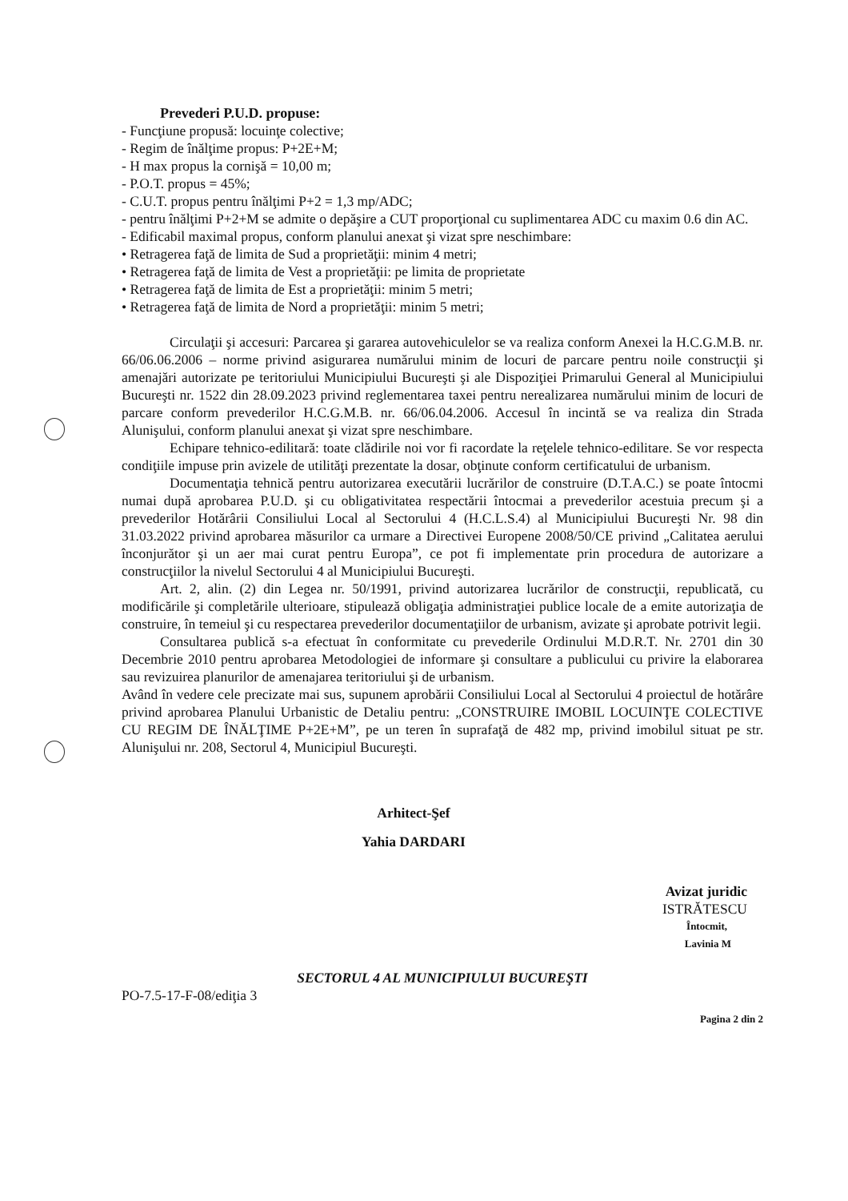Prevederi P.U.D. propuse:
- Funcţiune propusă: locuinţe colective;
- Regim de înălţime propus: P+2E+M;
- H max propus la cornişă = 10,00 m;
- P.O.T. propus = 45%;
- C.U.T. propus pentru înălţimi P+2 = 1,3 mp/ADC;
- pentru înălţimi P+2+M se admite o depăşire a CUT proporţional cu suplimentarea ADC cu maxim 0.6 din AC.
- Edificabil maximal propus, conform planului anexat şi vizat spre neschimbare:
• Retragerea faţă de limita de Sud a proprietăţii: minim 4 metri;
• Retragerea faţă de limita de Vest a proprietăţii: pe limita de proprietate
• Retragerea faţă de limita de Est a proprietăţii: minim 5 metri;
• Retragerea faţă de limita de Nord a proprietăţii: minim 5 metri;
Circulaţii şi accesuri: Parcarea şi gararea autovehiculelor se va realiza conform Anexei la H.C.G.M.B. nr. 66/06.06.2006 – norme privind asigurarea numărului minim de locuri de parcare pentru noile construcţii şi amenajări autorizate pe teritoriului Municipiului Bucureşti şi ale Dispoziţiei Primarului General al Municipiului Bucureşti nr. 1522 din 28.09.2023 privind reglementarea taxei pentru nerealizarea numărului minim de locuri de parcare conform prevederilor H.C.G.M.B. nr. 66/06.04.2006. Accesul în incintă se va realiza din Strada Alunişului, conform planului anexat şi vizat spre neschimbare.
Echipare tehnico-edilitară: toate clădirile noi vor fi racordate la reţelele tehnico-edilitare. Se vor respecta condiţiile impuse prin avizele de utilităţi prezentate la dosar, obţinute conform certificatului de urbanism.
Documentaţia tehnică pentru autorizarea executării lucrărilor de construire (D.T.A.C.) se poate întocmi numai după aprobarea P.U.D. şi cu obligativitatea respectării întocmai a prevederilor acestuia precum şi a prevederilor Hotărârii Consiliului Local al Sectorului 4 (H.C.L.S.4) al Municipiului Bucureşti Nr. 98 din 31.03.2022 privind aprobarea măsurilor ca urmare a Directivei Europene 2008/50/CE privind „Calitatea aerului înconjurător şi un aer mai curat pentru Europa”, ce pot fi implementate prin procedura de autorizare a construcţiilor la nivelul Sectorului 4 al Municipiului Bucureşti.
Art. 2, alin. (2) din Legea nr. 50/1991, privind autorizarea lucrărilor de construcţii, republicată, cu modificările şi completările ulterioare, stipulează obligaţia administraţiei publice locale de a emite autorizaţia de construire, în temeiul şi cu respectarea prevederilor documentaţiilor de urbanism, avizate şi aprobate potrivit legii.
Consultarea publică s-a efectuat în conformitate cu prevederile Ordinului M.D.R.T. Nr. 2701 din 30 Decembrie 2010 pentru aprobarea Metodologiei de informare şi consultare a publicului cu privire la elaborarea sau revizuirea planurilor de amenajarea teritoriului şi de urbanism.
Având în vedere cele precizate mai sus, supunem aprobării Consiliului Local al Sectorului 4 proiectul de hotărâre privind aprobarea Planului Urbanistic de Detaliu pentru: „CONSTRUIRE IMOBIL LOCUINŢE COLECTIVE CU REGIM DE ÎNĂLŢIME P+2E+M”, pe un teren în suprafaţă de 482 mp, privind imobilul situat pe str. Alunişului nr. 208, Sectorul 4, Municipiul Bucureşti.
Arhitect-Şef
Yahia DARDARI
Avizat juridic
ISTRĂTESCU
Întocmit,
Lavinia M
SECTORUL 4 AL MUNICIPIULUI BUCUREŞTI
PO-7.5-17-F-08/ediţia 3
Pagina 2 din 2